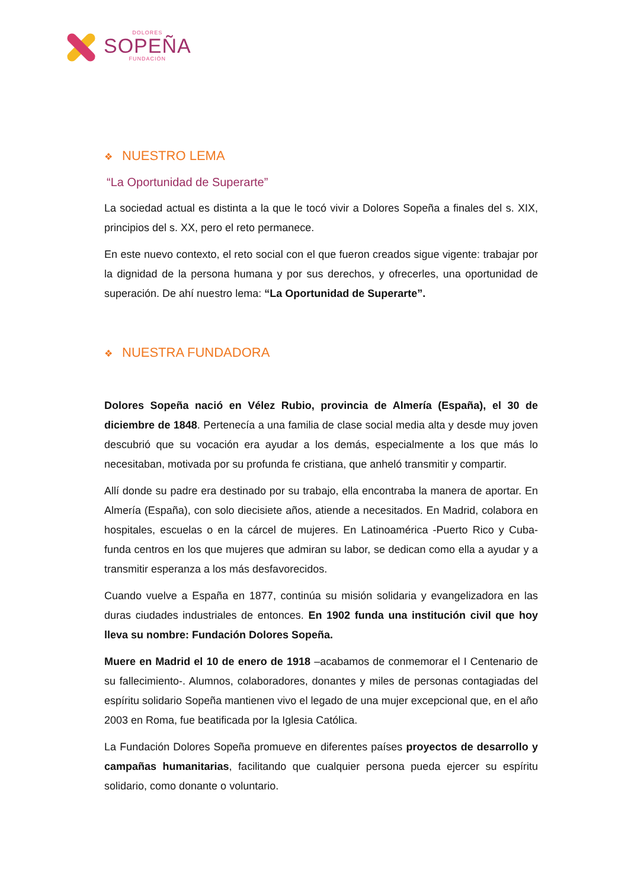DOLORES
SOPEÑA
FUNDACIÓN
❖ NUESTRO LEMA
“La Oportunidad de Superarte”
La sociedad actual es distinta a la que le tocó vivir a Dolores Sopeña a finales del s. XIX, principios del s. XX, pero el reto permanece.
En este nuevo contexto, el reto social con el que fueron creados sigue vigente: trabajar por la dignidad de la persona humana y por sus derechos, y ofrecerles, una oportunidad de superación. De ahí nuestro lema: “La Oportunidad de Superarte”.
❖ NUESTRA FUNDADORA
Dolores Sopeña nació en Vélez Rubio, provincia de Almería (España), el 30 de diciembre de 1848. Pertenecía a una familia de clase social media alta y desde muy joven descubrió que su vocación era ayudar a los demás, especialmente a los que más lo necesitaban, motivada por su profunda fe cristiana, que anheló transmitir y compartir.
Allí donde su padre era destinado por su trabajo, ella encontraba la manera de aportar. En Almería (España), con solo diecisiete años, atiende a necesitados. En Madrid, colabora en hospitales, escuelas o en la cárcel de mujeres. En Latinoamérica -Puerto Rico y Cuba- funda centros en los que mujeres que admiran su labor, se dedican como ella a ayudar y a transmitir esperanza a los más desfavorecidos.
Cuando vuelve a España en 1877, continúa su misión solidaria y evangelizadora en las duras ciudades industriales de entonces. En 1902 funda una institución civil que hoy lleva su nombre: Fundación Dolores Sopeña.
Muere en Madrid el 10 de enero de 1918 –acabamos de conmemorar el I Centenario de su fallecimiento-. Alumnos, colaboradores, donantes y miles de personas contagiadas del espíritu solidario Sopeña mantienen vivo el legado de una mujer excepcional que, en el año 2003 en Roma, fue beatificada por la Iglesia Católica.
La Fundación Dolores Sopeña promueve en diferentes países proyectos de desarrollo y campañas humanitarias, facilitando que cualquier persona pueda ejercer su espíritu solidario, como donante o voluntario.